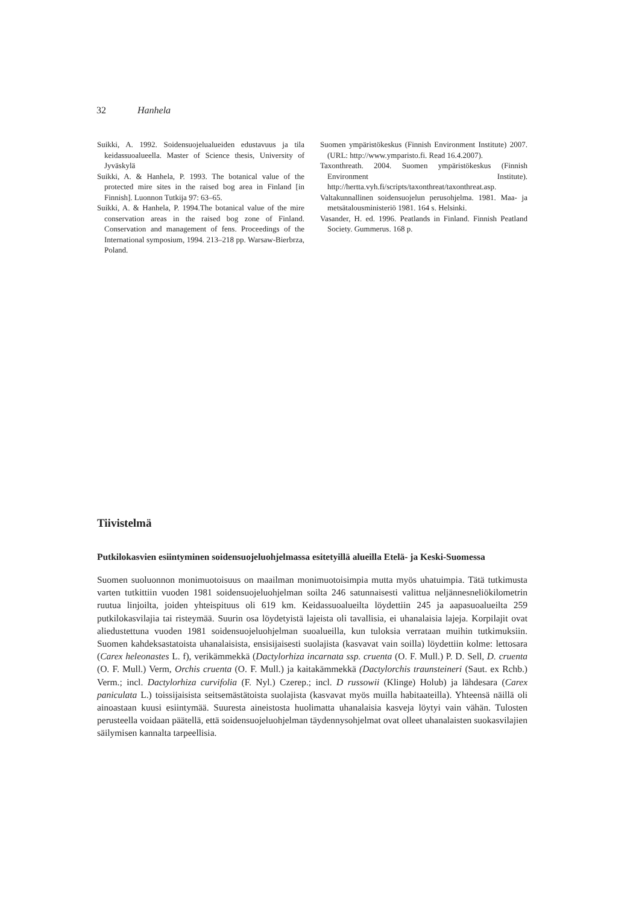32 Hanhela
Suikki, A. 1992. Soidensuojelualueiden edustavuus ja tila keidassuoalueella. Master of Science thesis, University of Jyväskylä
Suikki, A. & Hanhela, P. 1993. The botanical value of the protected mire sites in the raised bog area in Finland [in Finnish]. Luonnon Tutkija 97: 63–65.
Suikki, A. & Hanhela, P. 1994.The botanical value of the mire conservation areas in the raised bog zone of Finland. Conservation and management of fens. Proceedings of the International symposium, 1994. 213–218 pp. Warsaw-Bierbrza, Poland.
Suomen ympäristökeskus (Finnish Environment Institute) 2007. (URL: http://www.ymparisto.fi. Read 16.4.2007).
Taxonthreath. 2004. Suomen ympäristökeskus (Finnish Environment Institute). http://hertta.vyh.fi/scripts/taxonthreat/taxonthreat.asp.
Valtakunnallinen soidensuojelun perusohjelma. 1981. Maa- ja metsätalousministeriö 1981. 164 s. Helsinki.
Vasander, H. ed. 1996. Peatlands in Finland. Finnish Peatland Society. Gummerus. 168 p.
Tiivistelmä
Putkilokasvien esiintyminen soidensuojeluohjelmassa esitetyillä alueilla Etelä- ja Keski-Suomessa
Suomen suoluonnon monimuotoisuus on maailman monimuotoisimpia mutta myös uhatuimpia. Tätä tutkimusta varten tutkittiin vuoden 1981 soidensuojeluohjelman soilta 246 satunnaisesti valittua neljännesneliökilometrin ruutua linjoilta, joiden yhteispituus oli 619 km. Keidassuoalueilta löydettiin 245 ja aapasuoalueilta 259 putkilokasvilajia tai risteymää. Suurin osa löydetyistä lajeista oli tavallisia, ei uhanalaisia lajeja. Korpilajit ovat aliedustettuna vuoden 1981 soidensuojeluohjelman suoalueilla, kun tuloksia verrataan muihin tutkimuksiin. Suomen kahdeksastatoista uhanalaisista, ensisijaisesti suolajista (kasvavat vain soilla) löydettiin kolme: lettosara (Carex heleonastes L. f), verikämmekkä (Dactylorhiza incarnata ssp. cruenta (O. F. Mull.) P. D. Sell, D. cruenta (O. F. Mull.) Verm, Orchis cruenta (O. F. Mull.) ja kaitakämmekkä (Dactylorchis traunsteineri (Saut. ex Rchb.) Verm.; incl. Dactylorhiza curvifolia (F. Nyl.) Czerep.; incl. D russowii (Klinge) Holub) ja lähdesara (Carex paniculata L.) toissijaisista seitsemästätoista suolajista (kasvavat myös muilla habitaateilla). Yhteensä näillä oli ainoastaan kuusi esiintymää. Suuresta aineistosta huolimatta uhanalaisia kasveja löytyi vain vähän. Tulosten perusteella voidaan päätellä, että soidensuojeluohjelman täydennysohjelmat ovat olleet uhanalaisten suokasvilajien säilymisen kannalta tarpeellisia.